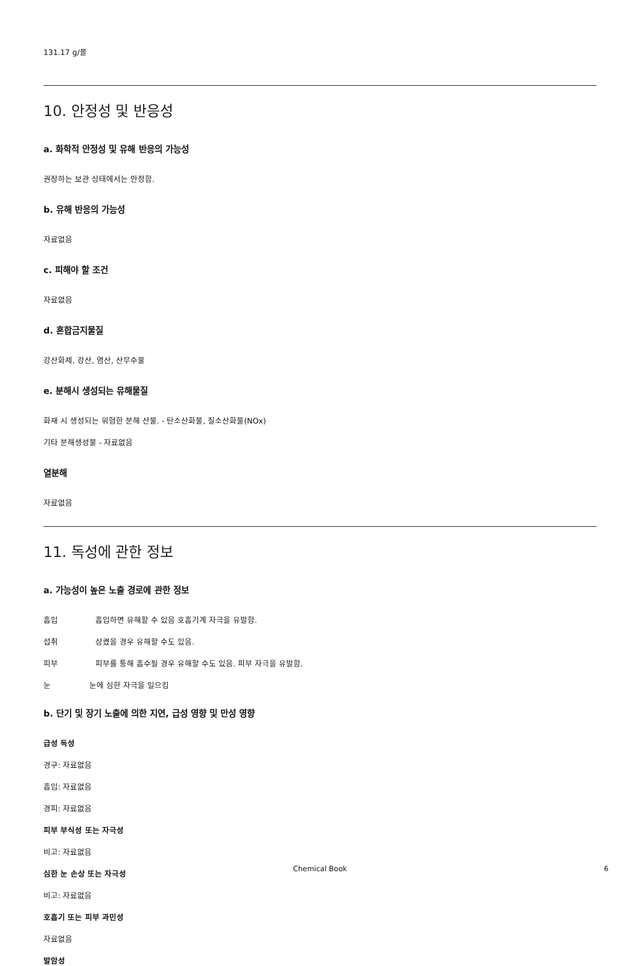131.17 g/몰
10. 안정성 및 반응성
a. 화학적 안정성 및 유해 반응의 가능성
권장하는 보관 상태에서는 안정함.
b. 유해 반응의 가능성
자료없음
c. 피해야 할 조건
자료없음
d. 혼합금지물질
강산화제, 강산, 염산, 산무수물
e. 분해시 생성되는 유해물질
화재 시 생성되는 위험한 분해 산물. - 탄소산화물, 질소산화물(NOx)
기타 분해생성물 - 자료없음
열분해
자료없음
11. 독성에 관한 정보
a. 가능성이 높은 노출 경로에 관한 정보
흡입 흡입하면 유해할 수 있음 호흡기계 자극을 유발함.
섭취 삼켰을 경우 유해할 수도 있음.
피부 피부를 통해 흡수될 경우 유해할 수도 있음. 피부 자극을 유발함.
눈 눈에 심한 자극을 일으킴
b. 단기 및 장기 노출에 의한 지연, 급성 영향 및 만성 영향
급성 독성
경구: 자료없음
흡입: 자료없음
경피: 자료없음
피부 부식성 또는 자극성
비고: 자료없음
심한 눈 손상 또는 자극성
비고: 자료없음
호흡기 또는 피부 과민성
자료없음
발암성
Chemical Book 6